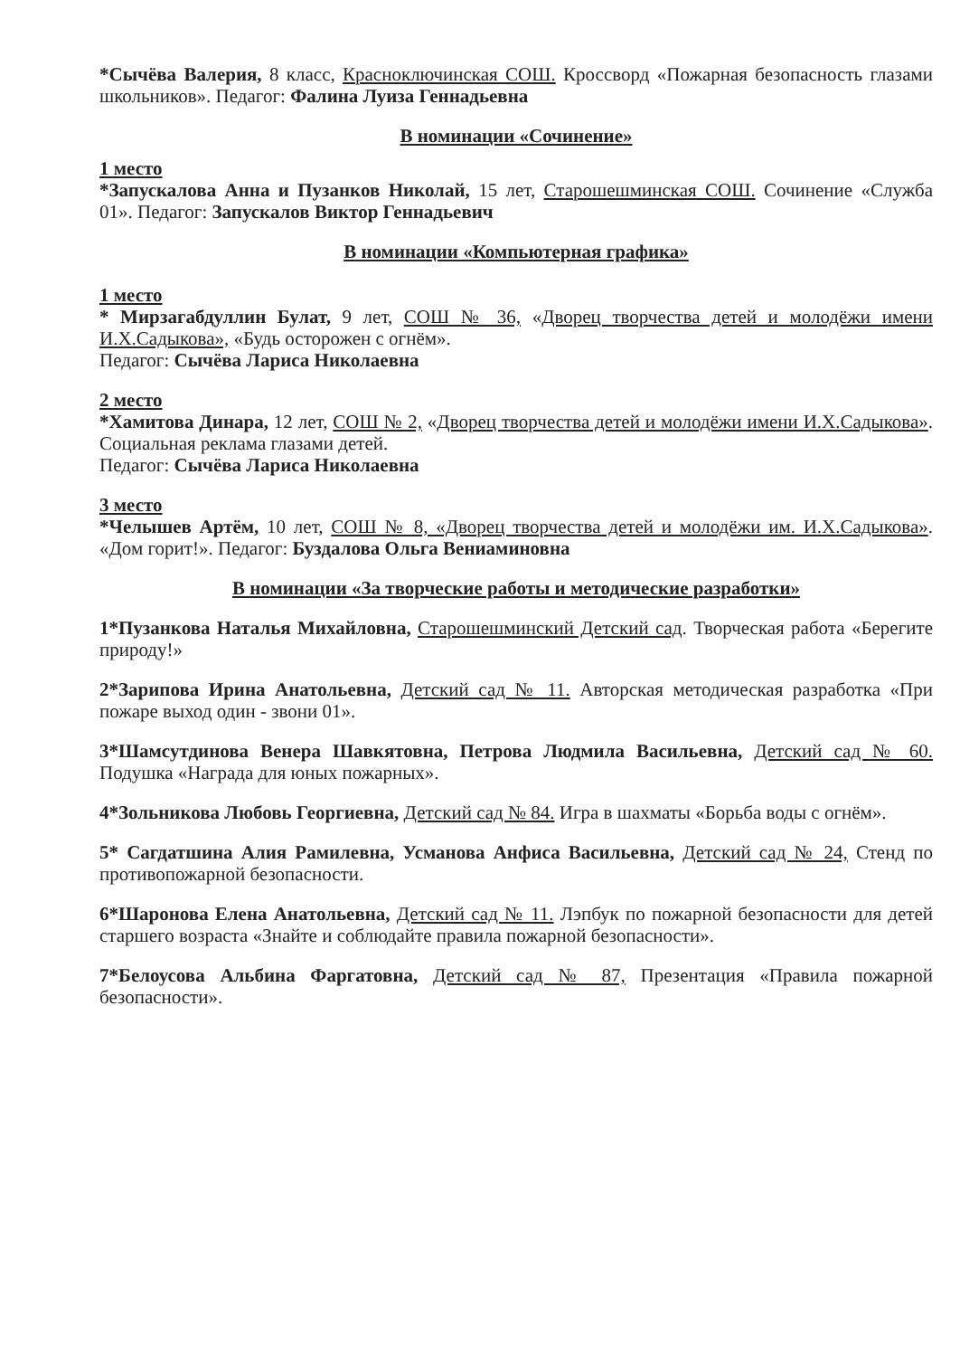*Сычёва Валерия, 8 класс, Красноключинская СОШ. Кроссворд «Пожарная безопасность глазами школьников». Педагог: Фалина Луиза Геннадьевна
В номинации «Сочинение»
1 место
*Запускалова Анна и Пузанков Николай, 15 лет, Старошешминская СОШ. Сочинение «Служба 01». Педагог: Запускалов Виктор Геннадьевич
В номинации «Компьютерная графика»
1 место
* Мирзагабдуллин Булат, 9 лет, СОШ № 36, «Дворец творчества детей и молодёжи имени И.Х.Садыкова», «Будь осторожен с огнём».
Педагог: Сычёва Лариса Николаевна
2 место
*Хамитова Динара, 12 лет, СОШ № 2, «Дворец творчества детей и молодёжи имени И.Х.Садыкова». Социальная реклама глазами детей.
Педагог: Сычёва Лариса Николаевна
3 место
*Челышев Артём, 10 лет, СОШ № 8, «Дворец творчества детей и молодёжи им. И.Х.Садыкова». «Дом горит!». Педагог: Буздалова Ольга Вениаминовна
В номинации «За творческие работы и методические разработки»
1*Пузанкова Наталья Михайловна, Старошешминский Детский сад. Творческая работа «Берегите природу!»
2*Зарипова Ирина Анатольевна, Детский сад № 11. Авторская методическая разработка «При пожаре выход один - звони 01».
3*Шамсутдинова Венера Шавкятовна, Петрова Людмила Васильевна, Детский сад № 60. Подушка «Награда для юных пожарных».
4*Зольникова Любовь Георгиевна, Детский сад № 84. Игра в шахматы «Борьба воды с огнём».
5* Сагдатшина Алия Рамилевна, Усманова Анфиса Васильевна, Детский сад № 24, Стенд по противопожарной безопасности.
6*Шаронова Елена Анатольевна, Детский сад № 11. Лэпбук по пожарной безопасности для детей старшего возраста «Знайте и соблюдайте правила пожарной безопасности».
7*Белоусова Альбина Фаргатовна, Детский сад № 87, Презентация «Правила пожарной безопасности».